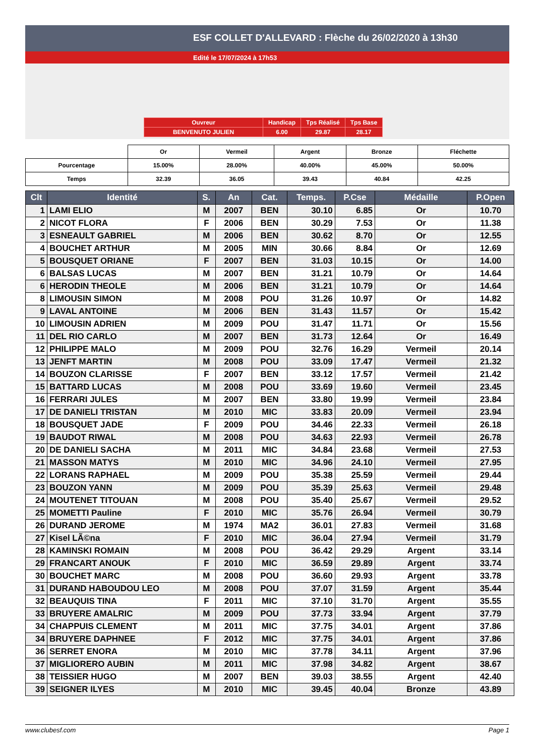ESF COLLET D'ALLEVARD : Flèche du 26/02/2020 à 13h30
Edité le 17/07/2024 à 17h53
| Ouvreur | Handicap | Tps Réalisé | Tps Base |
| BENVENUTO JULIEN | 6.00 | 29.87 | 28.17 |
| | Or | Vermeil | Argent | Bronze | Fléchette |
| Pourcentage | 15.00% | 28.00% | 40.00% | 45.00% | 50.00% |
| Temps | 32.39 | 36.05 | 39.43 | 40.84 | 42.25 |
| Clt | Identité | S. | An | Cat. | Temps. | P.Cse | Médaille | P.Open |
| --- | --- | --- | --- | --- | --- | --- | --- | --- |
| 1 | LAMI ELIO | M | 2007 | BEN | 30.10 | 6.85 | Or | 10.70 |
| 2 | NICOT FLORA | F | 2006 | BEN | 30.29 | 7.53 | Or | 11.38 |
| 3 | ESNEAULT GABRIEL | M | 2006 | BEN | 30.62 | 8.70 | Or | 12.55 |
| 4 | BOUCHET ARTHUR | M | 2005 | MIN | 30.66 | 8.84 | Or | 12.69 |
| 5 | BOUSQUET ORIANE | F | 2007 | BEN | 31.03 | 10.15 | Or | 14.00 |
| 6 | BALSAS LUCAS | M | 2007 | BEN | 31.21 | 10.79 | Or | 14.64 |
| 6 | HERODIN THEOLE | M | 2006 | BEN | 31.21 | 10.79 | Or | 14.64 |
| 8 | LIMOUSIN SIMON | M | 2008 | POU | 31.26 | 10.97 | Or | 14.82 |
| 9 | LAVAL ANTOINE | M | 2006 | BEN | 31.43 | 11.57 | Or | 15.42 |
| 10 | LIMOUSIN ADRIEN | M | 2009 | POU | 31.47 | 11.71 | Or | 15.56 |
| 11 | DEL RIO CARLO | M | 2007 | BEN | 31.73 | 12.64 | Or | 16.49 |
| 12 | PHILIPPE MALO | M | 2009 | POU | 32.76 | 16.29 | Vermeil | 20.14 |
| 13 | JENFT MARTIN | M | 2008 | POU | 33.09 | 17.47 | Vermeil | 21.32 |
| 14 | BOUZON CLARISSE | F | 2007 | BEN | 33.12 | 17.57 | Vermeil | 21.42 |
| 15 | BATTARD LUCAS | M | 2008 | POU | 33.69 | 19.60 | Vermeil | 23.45 |
| 16 | FERRARI JULES | M | 2007 | BEN | 33.80 | 19.99 | Vermeil | 23.84 |
| 17 | DE DANIELI TRISTAN | M | 2010 | MIC | 33.83 | 20.09 | Vermeil | 23.94 |
| 18 | BOUSQUET JADE | F | 2009 | POU | 34.46 | 22.33 | Vermeil | 26.18 |
| 19 | BAUDOT RIWAL | M | 2008 | POU | 34.63 | 22.93 | Vermeil | 26.78 |
| 20 | DE DANIELI SACHA | M | 2011 | MIC | 34.84 | 23.68 | Vermeil | 27.53 |
| 21 | MASSON MATYS | M | 2010 | MIC | 34.96 | 24.10 | Vermeil | 27.95 |
| 22 | LORANS RAPHAEL | M | 2009 | POU | 35.38 | 25.59 | Vermeil | 29.44 |
| 23 | BOUZON YANN | M | 2009 | POU | 35.39 | 25.63 | Vermeil | 29.48 |
| 24 | MOUTENET TITOUAN | M | 2008 | POU | 35.40 | 25.67 | Vermeil | 29.52 |
| 25 | MOMETTI Pauline | F | 2010 | MIC | 35.76 | 26.94 | Vermeil | 30.79 |
| 26 | DURAND JEROME | M | 1974 | MA2 | 36.01 | 27.83 | Vermeil | 31.68 |
| 27 | Kisel LÃ©na | F | 2010 | MIC | 36.04 | 27.94 | Vermeil | 31.79 |
| 28 | KAMINSKI ROMAIN | M | 2008 | POU | 36.42 | 29.29 | Argent | 33.14 |
| 29 | FRANCART ANOUK | F | 2010 | MIC | 36.59 | 29.89 | Argent | 33.74 |
| 30 | BOUCHET MARC | M | 2008 | POU | 36.60 | 29.93 | Argent | 33.78 |
| 31 | DURAND HABOUDOU LEO | M | 2008 | POU | 37.07 | 31.59 | Argent | 35.44 |
| 32 | BEAUQUIS TINA | F | 2011 | MIC | 37.10 | 31.70 | Argent | 35.55 |
| 33 | BRUYERE AMALRIC | M | 2009 | POU | 37.73 | 33.94 | Argent | 37.79 |
| 34 | CHAPPUIS CLEMENT | M | 2011 | MIC | 37.75 | 34.01 | Argent | 37.86 |
| 34 | BRUYERE DAPHNEE | F | 2012 | MIC | 37.75 | 34.01 | Argent | 37.86 |
| 36 | SERRET ENORA | M | 2010 | MIC | 37.78 | 34.11 | Argent | 37.96 |
| 37 | MIGLIORERO AUBIN | M | 2011 | MIC | 37.98 | 34.82 | Argent | 38.67 |
| 38 | TEISSIER HUGO | M | 2007 | BEN | 39.03 | 38.55 | Argent | 42.40 |
| 39 | SEIGNER ILYES | M | 2010 | MIC | 39.45 | 40.04 | Bronze | 43.89 |
www.clubesf.com Page 1